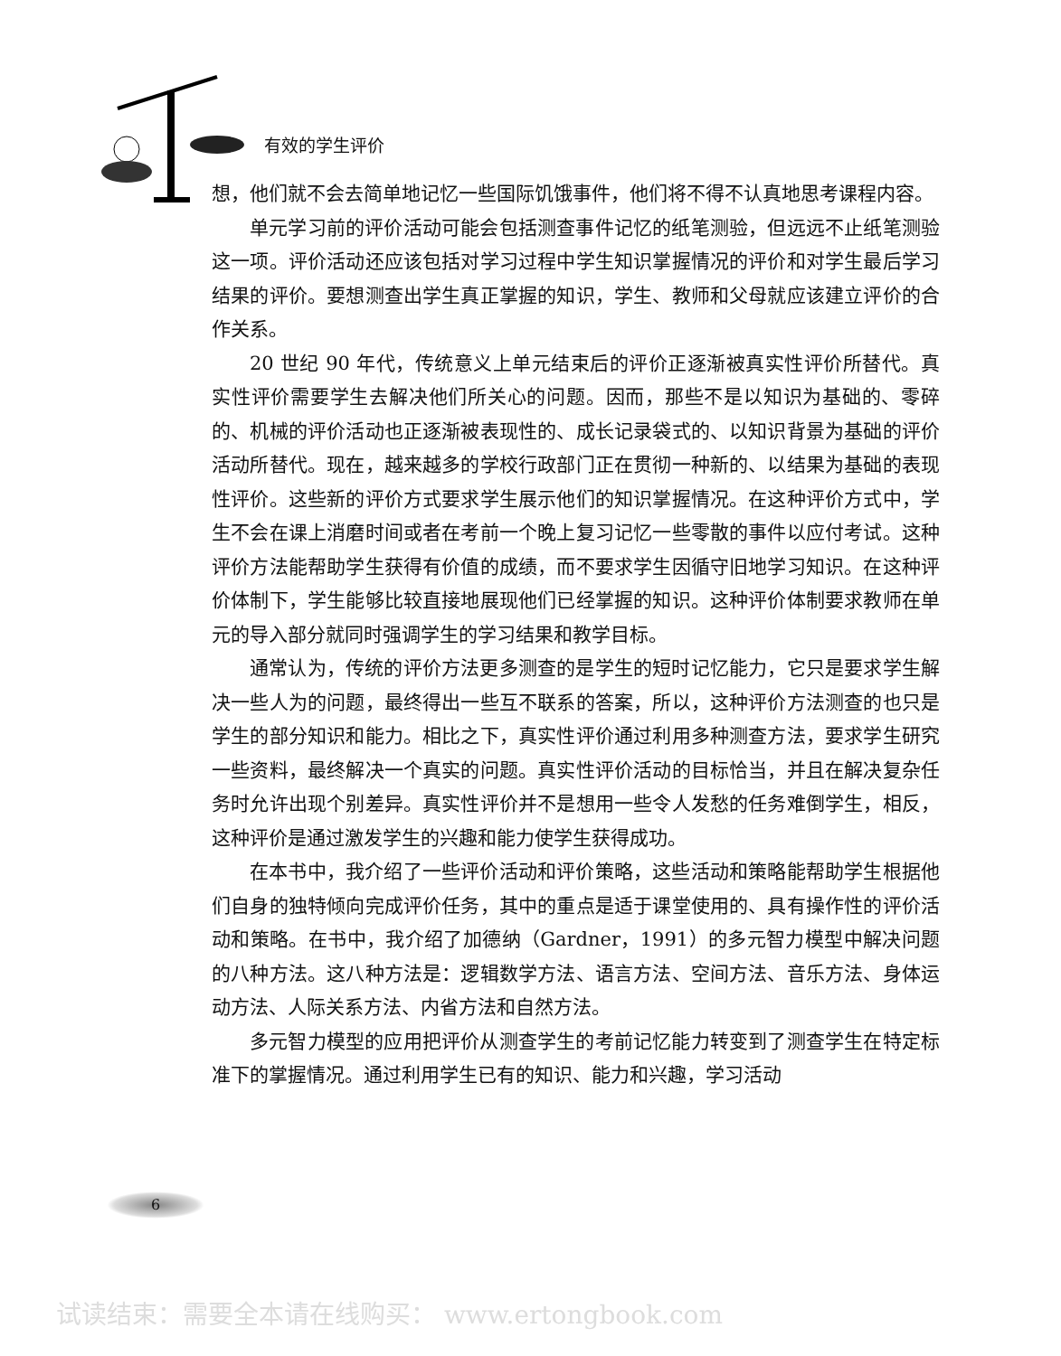有效的学生评价
想，他们就不会去简单地记忆一些国际饥饿事件，他们将不得不认真地思考课程内容。
单元学习前的评价活动可能会包括测查事件记忆的纸笔测验，但远远不止纸笔测验这一项。评价活动还应该包括对学习过程中学生知识掌握情况的评价和对学生最后学习结果的评价。要想测查出学生真正掌握的知识，学生、教师和父母就应该建立评价的合作关系。
20 世纪 90 年代，传统意义上单元结束后的评价正逐渐被真实性评价所替代。真实性评价需要学生去解决他们所关心的问题。因而，那些不是以知识为基础的、零碎的、机械的评价活动也正逐渐被表现性的、成长记录袋式的、以知识背景为基础的评价活动所替代。现在，越来越多的学校行政部门正在贯彻一种新的、以结果为基础的表现性评价。这些新的评价方式要求学生展示他们的知识掌握情况。在这种评价方式中，学生不会在课上消磨时间或者在考前一个晚上复习记忆一些零散的事件以应付考试。这种评价方法能帮助学生获得有价值的成绩，而不要求学生因循守旧地学习知识。在这种评价体制下，学生能够比较直接地展现他们已经掌握的知识。这种评价体制要求教师在单元的导入部分就同时强调学生的学习结果和教学目标。
通常认为，传统的评价方法更多测查的是学生的短时记忆能力，它只是要求学生解决一些人为的问题，最终得出一些互不联系的答案，所以，这种评价方法测查的也只是学生的部分知识和能力。相比之下，真实性评价通过利用多种测查方法，要求学生研究一些资料，最终解决一个真实的问题。真实性评价活动的目标恰当，并且在解决复杂任务时允许出现个别差异。真实性评价并不是想用一些令人发愁的任务难倒学生，相反，这种评价是通过激发学生的兴趣和能力使学生获得成功。
在本书中，我介绍了一些评价活动和评价策略，这些活动和策略能帮助学生根据他们自身的独特倾向完成评价任务，其中的重点是适于课堂使用的、具有操作性的评价活动和策略。在书中，我介绍了加德纳（Gardner，1991）的多元智力模型中解决问题的八种方法。这八种方法是：逻辑数学方法、语言方法、空间方法、音乐方法、身体运动方法、人际关系方法、内省方法和自然方法。
多元智力模型的应用把评价从测查学生的考前记忆能力转变到了测查学生在特定标准下的掌握情况。通过利用学生已有的知识、能力和兴趣，学习活动
6
试读结束：需要全本请在线购买： www.ertongbook.com